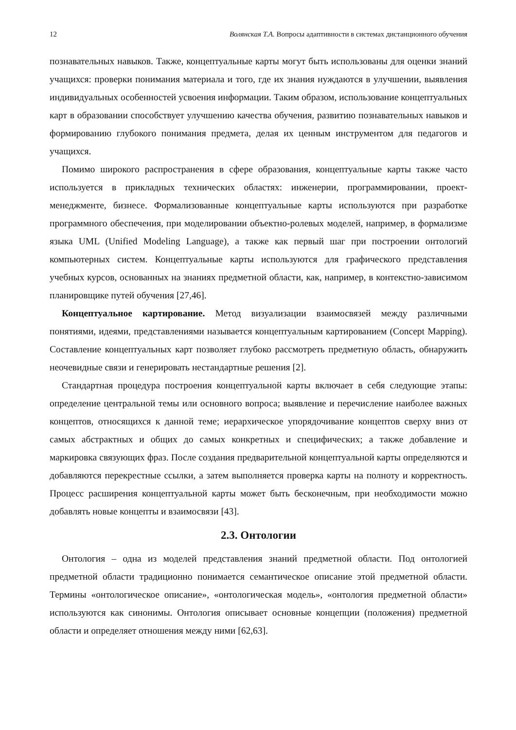12 Волянская Т.А. Вопросы адаптивности в системах дистанционного обучения
познавательных навыков. Также, концептуальные карты могут быть использованы для оценки знаний учащихся: проверки понимания материала и того, где их знания нуждаются в улучшении, выявления индивидуальных особенностей усвоения информации. Таким образом, использование концептуальных карт в образовании способствует улучшению качества обучения, развитию познавательных навыков и формированию глубокого понимания предмета, делая их ценным инструментом для педагогов и учащихся.
Помимо широкого распространения в сфере образования, концептуальные карты также часто используется в прикладных технических областях: инженерии, программировании, проект-менеджменте, бизнесе. Формализованные концептуальные карты используются при разработке программного обеспечения, при моделировании объектно-ролевых моделей, например, в формализме языка UML (Unified Modeling Language), а также как первый шаг при построении онтологий компьютерных систем. Концептуальные карты используются для графического представления учебных курсов, основанных на знаниях предметной области, как, например, в контекстно-зависимом планировщике путей обучения [27,46].
Концептуальное картирование. Метод визуализации взаимосвязей между различными понятиями, идеями, представлениями называется концептуальным картированием (Concept Mapping). Составление концептуальных карт позволяет глубоко рассмотреть предметную область, обнаружить неочевидные связи и генерировать нестандартные решения [2].
Стандартная процедура построения концептуальной карты включает в себя следующие этапы: определение центральной темы или основного вопроса; выявление и перечисление наиболее важных концептов, относящихся к данной теме; иерархическое упорядочивание концептов сверху вниз от самых абстрактных и общих до самых конкретных и специфических; а также добавление и маркировка связующих фраз. После создания предварительной концептуальной карты определяются и добавляются перекрестные ссылки, а затем выполняется проверка карты на полноту и корректность. Процесс расширения концептуальной карты может быть бесконечным, при необходимости можно добавлять новые концепты и взаимосвязи [43].
2.3. Онтологии
Онтология – одна из моделей представления знаний предметной области. Под онтологией предметной области традиционно понимается семантическое описание этой предметной области. Термины «онтологическое описание», «онтологическая модель», «онтология предметной области» используются как синонимы. Онтология описывает основные концепции (положения) предметной области и определяет отношения между ними [62,63].